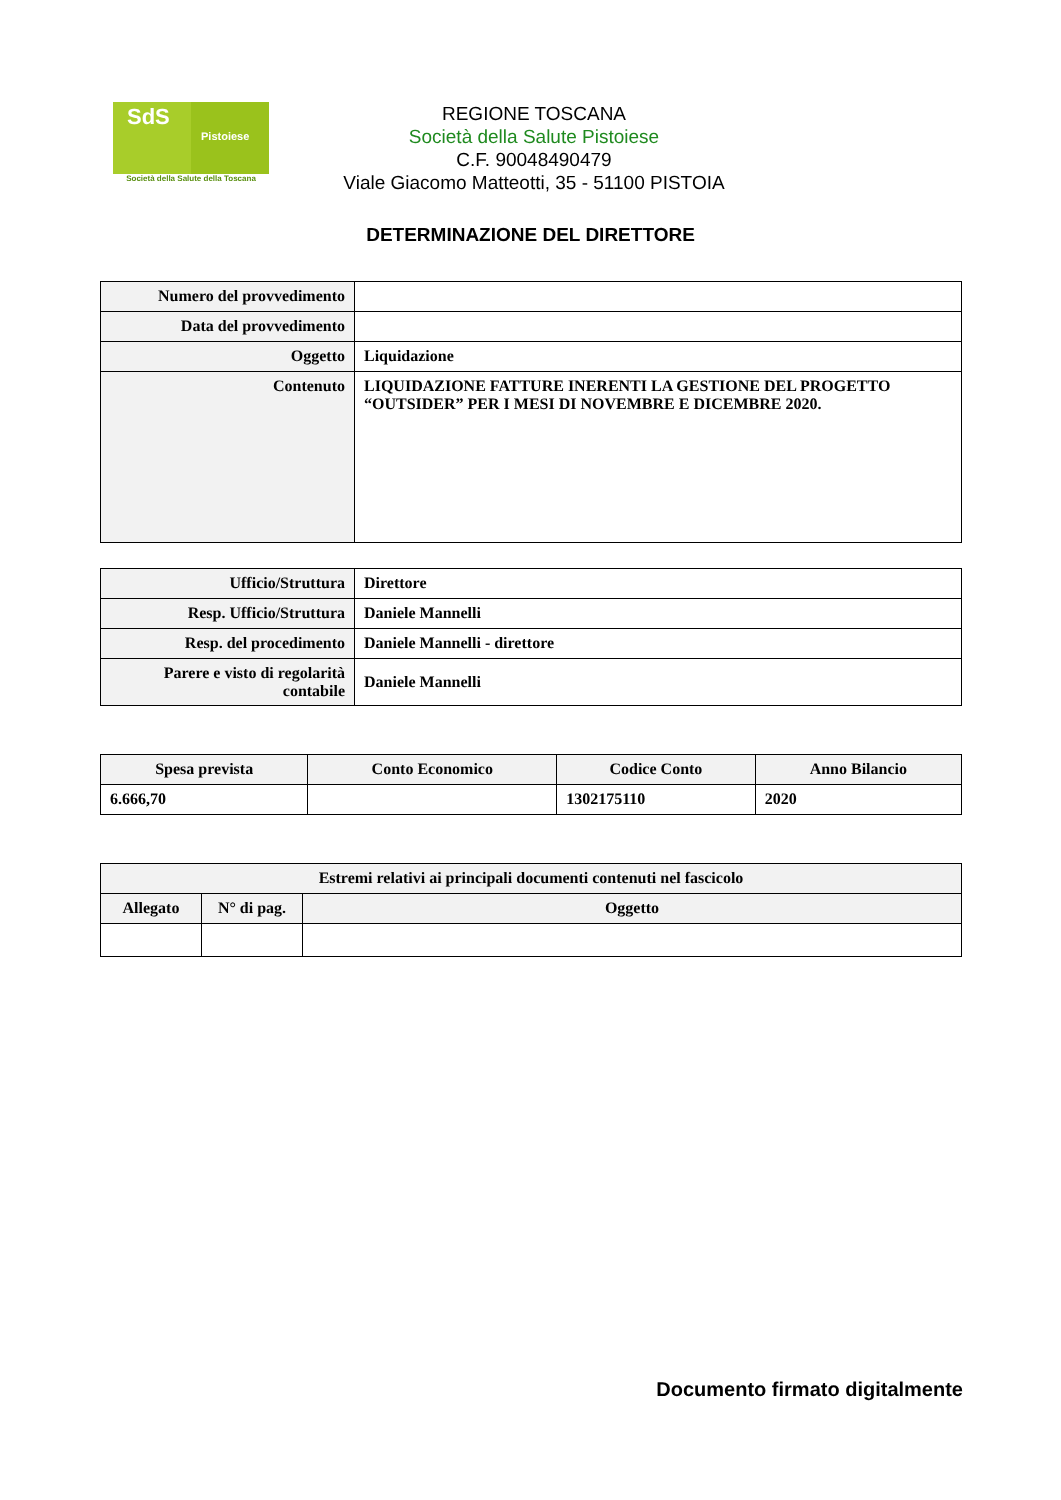SdS
Pistoiese
Società della Salute della Toscana
REGIONE TOSCANA
Società della Salute Pistoiese
C.F. 90048490479
Viale Giacomo Matteotti, 35 - 51100 PISTOIA
DETERMINAZIONE DEL DIRETTORE
| Numero del provvedimento | |
| Data del provvedimento | |
| Oggetto | Liquidazione |
| Contenuto | LIQUIDAZIONE FATTURE INERENTI LA GESTIONE DEL PROGETTO “OUTSIDER” PER I MESI DI NOVEMBRE E DICEMBRE 2020. |
| Ufficio/Struttura | Direttore |
| Resp. Ufficio/Struttura | Daniele Mannelli |
| Resp. del procedimento | Daniele Mannelli - direttore |
| Parere e visto di regolarità contabile | Daniele Mannelli |
| Spesa prevista | Conto Economico | Codice Conto | Anno Bilancio |
| --- | --- | --- | --- |
| 6.666,70 | | 1302175110 | 2020 |
| Estremi relativi ai principali documenti contenuti nel fascicolo | | |
| --- | --- | --- |
| Allegato | N° di pag. | Oggetto |
Documento firmato digitalmente